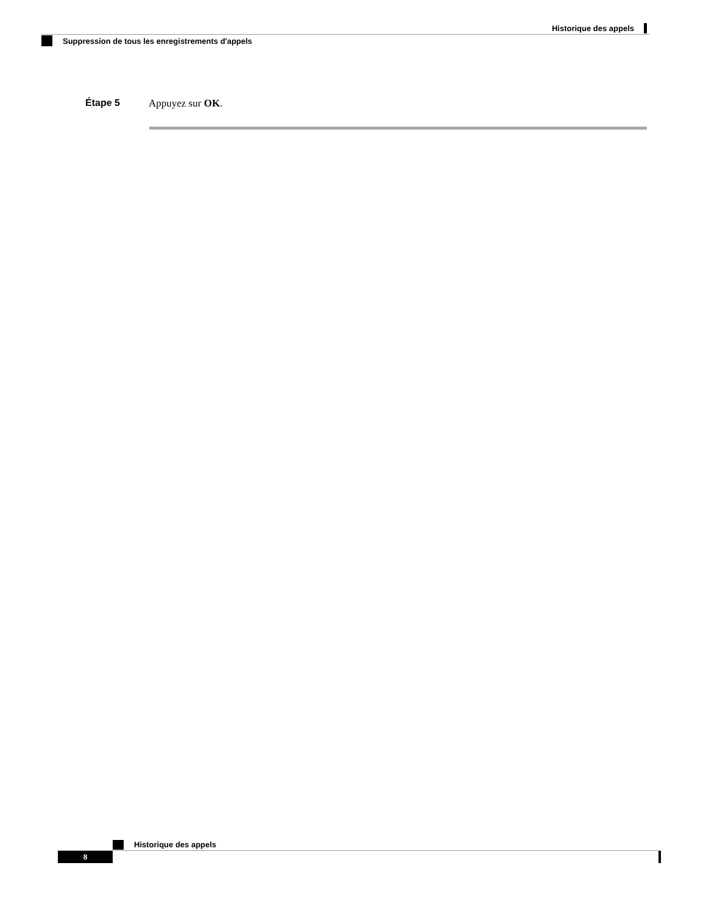Historique des appels
Suppression de tous les enregistrements d'appels
Étape 5 Appuyez sur OK.
Historique des appels
8